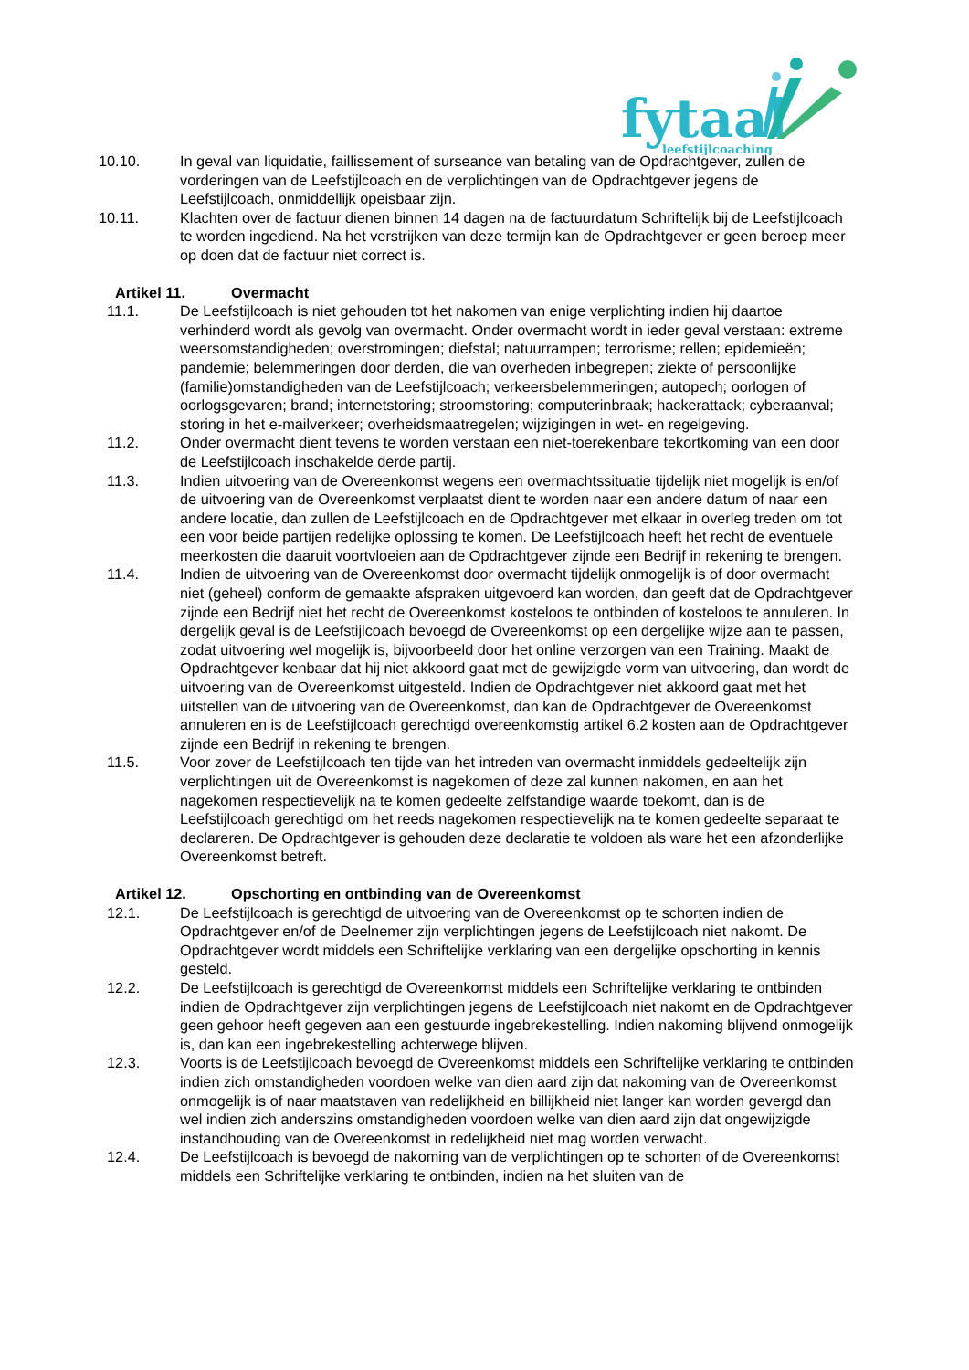fytaal
leefstijlcoaching
10.10. In geval van liquidatie, faillissement of surseance van betaling van de Opdrachtgever, zullen de vorderingen van de Leefstijlcoach en de verplichtingen van de Opdrachtgever jegens de Leefstijlcoach, onmiddellijk opeisbaar zijn.
10.11. Klachten over de factuur dienen binnen 14 dagen na de factuurdatum Schriftelijk bij de Leefstijlcoach te worden ingediend. Na het verstrijken van deze termijn kan de Opdrachtgever er geen beroep meer op doen dat de factuur niet correct is.
Artikel 11. Overmacht
11.1. De Leefstijlcoach is niet gehouden tot het nakomen van enige verplichting indien hij daartoe verhinderd wordt als gevolg van overmacht. Onder overmacht wordt in ieder geval verstaan: extreme weersomstandigheden; overstromingen; diefstal; natuurrampen; terrorisme; rellen; epidemieën; pandemie; belemmeringen door derden, die van overheden inbegrepen; ziekte of persoonlijke (familie)omstandigheden van de Leefstijlcoach; verkeersbelemmeringen; autopech; oorlogen of oorlogsgevaren; brand; internetstoring; stroomstoring; computerinbraak; hackerattack; cyberaanval; storing in het e-mailverkeer; overheidsmaatregelen; wijzigingen in wet- en regelgeving.
11.2. Onder overmacht dient tevens te worden verstaan een niet-toerekenbare tekortkoming van een door de Leefstijlcoach inschakelde derde partij.
11.3. Indien uitvoering van de Overeenkomst wegens een overmachtssituatie tijdelijk niet mogelijk is en/of de uitvoering van de Overeenkomst verplaatst dient te worden naar een andere datum of naar een andere locatie, dan zullen de Leefstijlcoach en de Opdrachtgever met elkaar in overleg treden om tot een voor beide partijen redelijke oplossing te komen. De Leefstijlcoach heeft het recht de eventuele meerkosten die daaruit voortvloeien aan de Opdrachtgever zijnde een Bedrijf in rekening te brengen.
11.4. Indien de uitvoering van de Overeenkomst door overmacht tijdelijk onmogelijk is of door overmacht niet (geheel) conform de gemaakte afspraken uitgevoerd kan worden, dan geeft dat de Opdrachtgever zijnde een Bedrijf niet het recht de Overeenkomst kosteloos te ontbinden of kosteloos te annuleren. In dergelijk geval is de Leefstijlcoach bevoegd de Overeenkomst op een dergelijke wijze aan te passen, zodat uitvoering wel mogelijk is, bijvoorbeeld door het online verzorgen van een Training. Maakt de Opdrachtgever kenbaar dat hij niet akkoord gaat met de gewijzigde vorm van uitvoering, dan wordt de uitvoering van de Overeenkomst uitgesteld. Indien de Opdrachtgever niet akkoord gaat met het uitstellen van de uitvoering van de Overeenkomst, dan kan de Opdrachtgever de Overeenkomst annuleren en is de Leefstijlcoach gerechtigd overeenkomstig artikel 6.2 kosten aan de Opdrachtgever zijnde een Bedrijf in rekening te brengen.
11.5. Voor zover de Leefstijlcoach ten tijde van het intreden van overmacht inmiddels gedeeltelijk zijn verplichtingen uit de Overeenkomst is nagekomen of deze zal kunnen nakomen, en aan het nagekomen respectievelijk na te komen gedeelte zelfstandige waarde toekomt, dan is de Leefstijlcoach gerechtigd om het reeds nagekomen respectievelijk na te komen gedeelte separaat te declareren. De Opdrachtgever is gehouden deze declaratie te voldoen als ware het een afzonderlijke Overeenkomst betreft.
Artikel 12. Opschorting en ontbinding van de Overeenkomst
12.1. De Leefstijlcoach is gerechtigd de uitvoering van de Overeenkomst op te schorten indien de Opdrachtgever en/of de Deelnemer zijn verplichtingen jegens de Leefstijlcoach niet nakomt. De Opdrachtgever wordt middels een Schriftelijke verklaring van een dergelijke opschorting in kennis gesteld.
12.2. De Leefstijlcoach is gerechtigd de Overeenkomst middels een Schriftelijke verklaring te ontbinden indien de Opdrachtgever zijn verplichtingen jegens de Leefstijlcoach niet nakomt en de Opdrachtgever geen gehoor heeft gegeven aan een gestuurde ingebrekestelling. Indien nakoming blijvend onmogelijk is, dan kan een ingebrekestelling achterwege blijven.
12.3. Voorts is de Leefstijlcoach bevoegd de Overeenkomst middels een Schriftelijke verklaring te ontbinden indien zich omstandigheden voordoen welke van dien aard zijn dat nakoming van de Overeenkomst onmogelijk is of naar maatstaven van redelijkheid en billijkheid niet langer kan worden gevergd dan wel indien zich anderszins omstandigheden voordoen welke van dien aard zijn dat ongewijzigde instandhouding van de Overeenkomst in redelijkheid niet mag worden verwacht.
12.4. De Leefstijlcoach is bevoegd de nakoming van de verplichtingen op te schorten of de Overeenkomst middels een Schriftelijke verklaring te ontbinden, indien na het sluiten van de